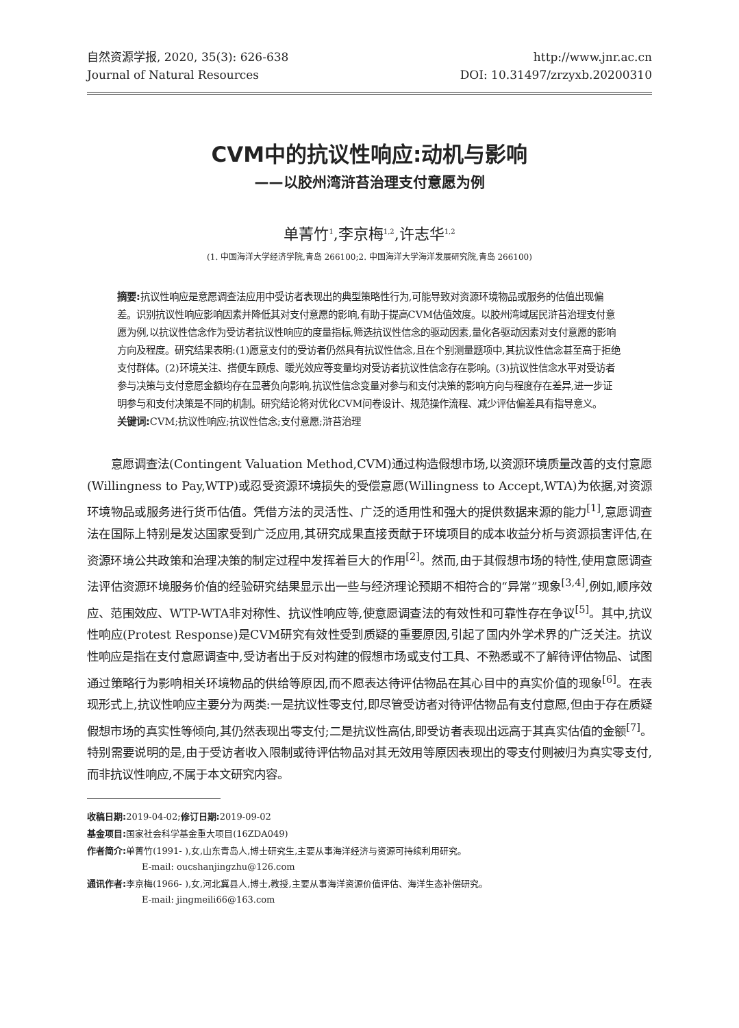自然资源学报, 2020, 35(3): 626-638
Journal of Natural Resources
http://www.jnr.ac.cn
DOI: 10.31497/zrzyxb.20200310
CVM中的抗议性响应:动机与影响
——以胶州湾浒苔治理支付意愿为例
单菁竹<sup>1</sup>,李京梅<sup>1,2</sup>,许志华<sup>1,2</sup>
(1. 中国海洋大学经济学院,青岛 266100;2. 中国海洋大学海洋发展研究院,青岛 266100)
摘要: 抗议性响应是意愿调查法应用中受访者表现出的典型策略性行为,可能导致对资源环境物品或服务的估值出现偏差。识别抗议性响应影响因素并降低其对支付意愿的影响,有助于提高CVM估值效度。以胶州湾域居民浒苔治理支付意愿为例,以抗议性信念作为受访者抗议性响应的度量指标,筛选抗议性信念的驱动因素,量化各驱动因素对支付意愿的影响方向及程度。研究结果表明:(1)愿意支付的受访者仍然具有抗议性信念,且在个别测量题项中,其抗议性信念甚至高于拒绝支付群体。(2)环境关注、搭便车顾虑、暖光效应等变量均对受访者抗议性信念存在影响。(3)抗议性信念水平对受访者参与决策与支付意愿金额均存在显著负向影响,抗议性信念变量对参与和支付决策的影响方向与程度存在差异,进一步证明参与和支付决策是不同的机制。研究结论将对优化CVM问卷设计、规范操作流程、减少评估偏差具有指导意义。
关键词: CVM;抗议性响应;抗议性信念;支付意愿;浒苔治理
意愿调查法(Contingent Valuation Method,CVM)通过构造假想市场,以资源环境质量改善的支付意愿(Willingness to Pay,WTP)或忍受资源环境损失的受偿意愿(Willingness to Accept,WTA)为依据,对资源环境物品或服务进行货币估值。凭借方法的灵活性、广泛的适用性和强大的提供数据来源的能力<sup>[1]</sup>,意愿调查法在国际上特别是发达国家受到广泛应用,其研究成果直接贡献于环境项目的成本收益分析与资源损害评估,在资源环境公共政策和治理决策的制定过程中发挥着巨大的作用<sup>[2]</sup>。然而,由于其假想市场的特性,使用意愿调查法评估资源环境服务价值的经验研究结果显示出一些与经济理论预期不相符合的“异常”现象<sup>[3,4]</sup>,例如,顺序效应、范围效应、WTP-WTA非对称性、抗议性响应等,使意愿调查法的有效性和可靠性存在争议<sup>[5]</sup>。其中,抗议性响应(Protest Response)是CVM研究有效性受到质疑的重要原因,引起了国内外学术界的广泛关注。抗议性响应是指在支付意愿调查中,受访者出于反对构建的假想市场或支付工具、不熟悉或不了解待评估物品、试图通过策略行为影响相关环境物品的供给等原因,而不愿表达待评估物品在其心目中的真实价值的现象<sup>[6]</sup>。在表现形式上,抗议性响应主要分为两类:一是抗议性零支付,即尽管受访者对待评估物品有支付意愿,但由于存在质疑假想市场的真实性等倾向,其仍然表现出零支付;二是抗议性高估,即受访者表现出远高于其真实估值的金额<sup>[7]</sup>。特别需要说明的是,由于受访者收入限制或待评估物品对其无效用等原因表现出的零支付则被归为真实零支付,而非抗议性响应,不属于本文研究内容。
收稿日期: 2019-04-02;修订日期: 2019-09-02
基金项目: 国家社会科学基金重大项目(16ZDA049)
作者简介: 单菁竹(1991- ),女,山东青岛人,博士研究生,主要从事海洋经济与资源可持续利用研究。
E-mail: oucshanjingzhu@126.com
通讯作者: 李京梅(1966- ),女,河北冀县人,博士,教授,主要从事海洋资源价值评估、海洋生态补偿研究。
E-mail: jingmeili66@163.com